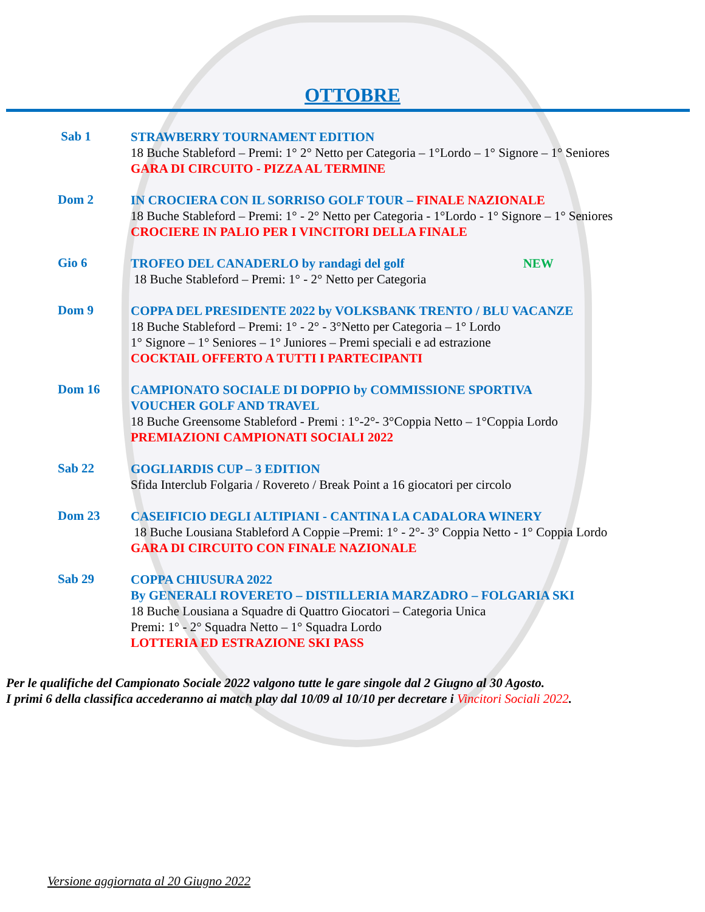OTTOBRE
Sab 1
STRAWBERRY TOURNAMENT EDITION
18 Buche Stableford – Premi: 1° 2° Netto per Categoria – 1°Lordo – 1° Signore – 1° Seniores
GARA DI CIRCUITO - PIZZA AL TERMINE
Dom 2
IN CROCIERA CON IL SORRISO GOLF TOUR – FINALE NAZIONALE
18 Buche Stableford – Premi: 1° - 2° Netto per Categoria - 1°Lordo - 1° Signore – 1° Seniores
CROCIERE IN PALIO PER I VINCITORI DELLA FINALE
Gio 6
TROFEO DEL CANADERLO by randagi del golf NEW
18 Buche Stableford – Premi: 1° - 2° Netto per Categoria
Dom 9
COPPA DEL PRESIDENTE 2022 by VOLKSBANK TRENTO / BLU VACANZE
18 Buche Stableford – Premi: 1° - 2° - 3°Netto per Categoria – 1° Lordo
1° Signore – 1° Seniores – 1° Juniores – Premi speciali e ad estrazione
COCKTAIL OFFERTO A TUTTI I PARTECIPANTI
Dom 16
CAMPIONATO SOCIALE DI DOPPIO by COMMISSIONE SPORTIVA
VOUCHER GOLF AND TRAVEL
18 Buche Greensome Stableford - Premi : 1°-2°- 3°Coppia Netto – 1°Coppia Lordo
PREMIAZIONI CAMPIONATI SOCIALI 2022
Sab 22
GOGLIARDIS CUP – 3 EDITION
Sfida Interclub Folgaria / Rovereto / Break Point a 16 giocatori per circolo
Dom 23
CASEIFICIO DEGLI ALTIPIANI - CANTINA LA CADALORA WINERY
18 Buche Lousiana Stableford A Coppie –Premi: 1° - 2°- 3° Coppia Netto - 1° Coppia Lordo
GARA DI CIRCUITO CON FINALE NAZIONALE
Sab 29
COPPA CHIUSURA 2022
By GENERALI ROVERETO – DISTILLERIA MARZADRO – FOLGARIA SKI
18 Buche Lousiana a Squadre di Quattro Giocatori – Categoria Unica
Premi: 1° - 2° Squadra Netto – 1° Squadra Lordo
LOTTERIA ED ESTRAZIONE SKI PASS
Per le qualifiche del Campionato Sociale 2022 valgono tutte le gare singole dal 2 Giugno al 30 Agosto.
I primi 6 della classifica accederanno ai match play dal 10/09 al 10/10 per decretare i Vincitori Sociali 2022.
Versione aggiornata al 20 Giugno 2022